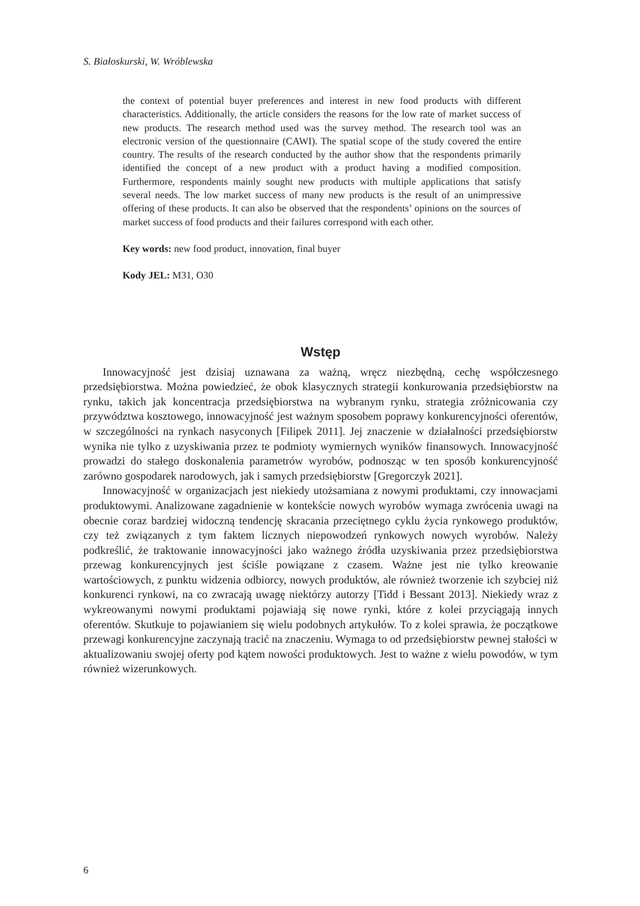S. Białoskurski, W. Wróblewska
the context of potential buyer preferences and interest in new food products with different characteristics. Additionally, the article considers the reasons for the low rate of market success of new products. The research method used was the survey method. The research tool was an electronic version of the questionnaire (CAWI). The spatial scope of the study covered the entire country. The results of the research conducted by the author show that the respondents primarily identified the concept of a new product with a product having a modified composition. Furthermore, respondents mainly sought new products with multiple applications that satisfy several needs. The low market success of many new products is the result of an unimpressive offering of these products. It can also be observed that the respondents’ opinions on the sources of market success of food products and their failures correspond with each other.
Key words: new food product, innovation, final buyer
Kody JEL: M31, O30
Wstęp
Innowacyjność jest dzisiaj uznawana za ważną, wręcz niezbędną, cechę współczesnego przedsiębiorstwa. Można powiedzieć, że obok klasycznych strategii konkurowania przedsiębiorstw na rynku, takich jak koncentracja przedsiębiorstwa na wybranym rynku, strategia zróżnicowania czy przywództwa kosztowego, innowacyjność jest ważnym sposobem poprawy konkurencyjności oferentów, w szczególności na rynkach nasyconych [Filipek 2011]. Jej znaczenie w działalności przedsiębiorstw wynika nie tylko z uzyskiwania przez te podmioty wymiernych wyników finansowych. Innowacyjność prowadzi do stałego doskonalenia parametrów wyrobów, podnosząc w ten sposób konkurencyjność zarówno gospodarek narodowych, jak i samych przedsiębiorstw [Gregorczyk 2021].
Innowacyjność w organizacjach jest niekiedy utożsamiana z nowymi produktami, czy innowacjami produktowymi. Analizowane zagadnienie w kontekście nowych wyrobów wymaga zwrócenia uwagi na obecnie coraz bardziej widoczną tendencję skracania przeciętnego cyklu życia rynkowego produktów, czy też związanych z tym faktem licznych niepowodzeń rynkowych nowych wyrobów. Należy podkreślić, że traktowanie innowacyjności jako ważnego źródła uzyskiwania przez przedsiębiorstwa przewag konkurencyjnych jest ściśle powiązane z czasem. Ważne jest nie tylko kreowanie wartościowych, z punktu widzenia odbiorcy, nowych produktów, ale również tworzenie ich szybciej niż konkurenci rynkowi, na co zwracają uwagę niektórzy autorzy [Tidd i Bessant 2013]. Niekiedy wraz z wykreowanymi nowymi produktami pojawiają się nowe rynki, które z kolei przyciągają innych oferentów. Skutkuje to pojawianiem się wielu podobnych artykułów. To z kolei sprawia, że początkowe przewagi konkurencyjne zaczynają tracić na znaczeniu. Wymaga to od przedsiębiorstw pewnej stałości w aktualizowaniu swojej oferty pod kątem nowości produktowych. Jest to ważne z wielu powodów, w tym również wizerunkowych.
6